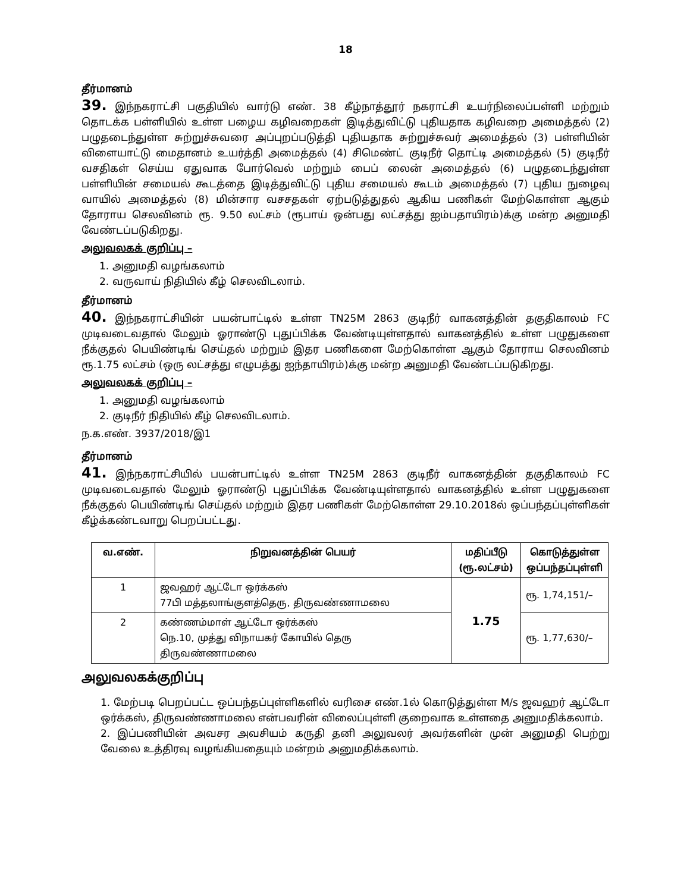18
தீர்மானம்
39. இந்நகராட்சி பகுதியில் வார்டு எண். 38 கீழ்நாத்தூர் நகராட்சி உயர்நிலைப்பள்ளி மற்றும் தொடக்க பள்ளியில் உள்ள பழைய கழிவறைகள் இடித்துவிட்டு புதியதாக கழிவறை அமைத்தல் (2) பழுதடைந்துள்ள சுற்றுச்சுவரை அப்புறப்படுத்தி புதியதாக சுற்றுச்சுவர் அமைத்தல் (3) பள்ளியின் விளையாட்டு மைதானம் உயர்த்தி அமைத்தல் (4) சிமெண்ட் குடிநீர் தொட்டி அமைத்தல் (5) குடிநீர் வசதிகள் செய்ய ஏதுவாக போர்வெல் மற்றும் பைப் லைன் அமைத்தல் (6) பழுதடைந்துள்ள பள்ளியின் சமையல் கூடத்தை இடித்துவிட்டு புதிய சமையல் கூடம் அமைத்தல் (7) புதிய நுழைவு வாயில் அமைத்தல் (8) மின்சார வசசதகள் ஏற்படுத்துதல் ஆகிய பணிகள் மேற்கொள்ள ஆகும் தோராய செலவினம் ரூ. 9.50 லட்சம் (ரூபாய் ஒன்பது லட்சத்து ஐம்பதாயிரம்)க்கு மன்ற அனுமதி வேண்டப்படுகிறது.
அலுவலகக் குறிப்பு –
1. அனுமதி வழங்கலாம்
2. வருவாய் நிதியில் கீழ் செலவிடலாம்.
தீர்மானம்
40. இந்நகராட்சியின் பயன்பாட்டில் உள்ள TN25M 2863 குடிநீர் வாகனத்தின் தகுதிகாலம் FC முடிவடைவதால் மேலும் ஓராண்டு புதுப்பிக்க வேண்டியுள்ளதால் வாகனத்தில் உள்ள பழுதுகளை நீக்குதல் பெயிண்டிங் செய்தல் மற்றும் இதர பணிகளை மேற்கொள்ள ஆகும் தோராய செலவினம் ரூ.1.75 லட்சம் (ஒரு லட்சத்து எழுபத்து ஐந்தாயிரம்)க்கு மன்ற அனுமதி வேண்டப்படுகிறது.
அலுவலகக் குறிப்பு –
1. அனுமதி வழங்கலாம்
2. குடிநீர் நிதியில் கீழ் செலவிடலாம்.
ந.க.எண். 3937/2018/இ1
தீர்மானம்
41. இந்நகராட்சியில் பயன்பாட்டில் உள்ள TN25M 2863 குடிநீர் வாகனத்தின் தகுதிகாலம் FC முடிவடைவதால் மேலும் ஓராண்டு புதுப்பிக்க வேண்டியுள்ளதால் வாகனத்தில் உள்ள பழுதுகளை நீக்குதல் பெயிண்டிங் செய்தல் மற்றும் இதர பணிகள் மேற்கொள்ள 29.10.2018ல் ஒப்பந்தப்புள்ளிகள் கீழ்க்கண்டவாறு பெறப்பட்டது.
| வ.எண். | நிறுவனத்தின் பெயர் | மதிப்பீடு (ரூ.லட்சம்) | கொடுத்துள்ள ஒப்பந்தப்புள்ளி |
| --- | --- | --- | --- |
| 1 | ஜவஹர் ஆட்டோ ஒர்க்கஸ் 77பி மத்தலாங்குளத்தெரு, திருவண்ணாமலை | 1.75 | ரூ. 1,74,151/– |
| 2 | கண்ணம்மாள் ஆட்டோ ஒர்க்கஸ் நெ.10, முத்து விநாயகர் கோயில் தெரு திருவண்ணாமலை | | ரூ. 1,77,630/– |
அலுவலகக்குறிப்பு
1. மேற்படி பெறப்பட்ட ஒப்பந்தப்புள்ளிகளில் வரிசை எண்.1ல் கொடுத்துள்ள M/s ஜவஹர் ஆட்டோ ஒர்க்கஸ், திருவண்ணாமலை என்பவரின் விலைப்புள்ளி குறைவாக உள்ளதை அனுமதிக்கலாம்.
2. இப்பணியின் அவசர அவசியம் கருதி தனி அலுவலர் அவர்களின் முன் அனுமதி பெற்று வேலை உத்திரவு வழங்கியதையும் மன்றம் அனுமதிக்கலாம்.